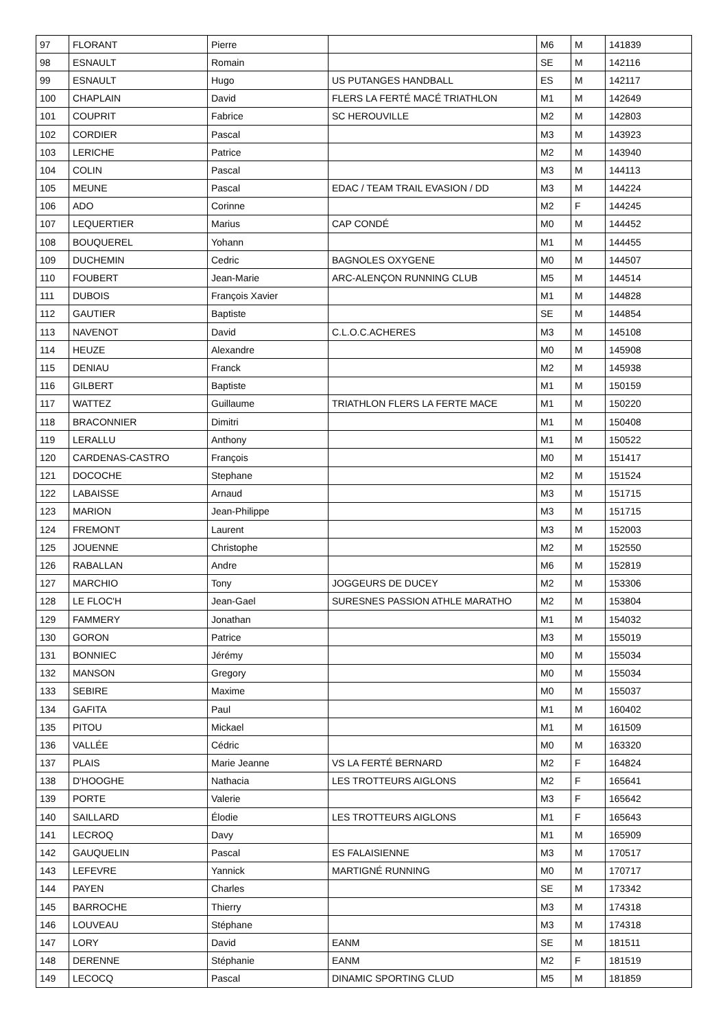| 97 | FLORANT | Pierre | | M6 | M | 141839 |
| 98 | ESNAULT | Romain | | SE | M | 142116 |
| 99 | ESNAULT | Hugo | US PUTANGES HANDBALL | ES | M | 142117 |
| 100 | CHAPLAIN | David | FLERS LA FERTÉ MACÉ TRIATHLON | M1 | M | 142649 |
| 101 | COUPRIT | Fabrice | SC HEROUVILLE | M2 | M | 142803 |
| 102 | CORDIER | Pascal | | M3 | M | 143923 |
| 103 | LERICHE | Patrice | | M2 | M | 143940 |
| 104 | COLIN | Pascal | | M3 | M | 144113 |
| 105 | MEUNE | Pascal | EDAC / TEAM TRAIL EVASION / DD | M3 | M | 144224 |
| 106 | ADO | Corinne | | M2 | F | 144245 |
| 107 | LEQUERTIER | Marius | CAP CONDÉ | M0 | M | 144452 |
| 108 | BOUQUEREL | Yohann | | M1 | M | 144455 |
| 109 | DUCHEMIN | Cedric | BAGNOLES OXYGENE | M0 | M | 144507 |
| 110 | FOUBERT | Jean-Marie | ARC-ALENÇON RUNNING CLUB | M5 | M | 144514 |
| 111 | DUBOIS | François Xavier | | M1 | M | 144828 |
| 112 | GAUTIER | Baptiste | | SE | M | 144854 |
| 113 | NAVENOT | David | C.L.O.C.ACHERES | M3 | M | 145108 |
| 114 | HEUZE | Alexandre | | M0 | M | 145908 |
| 115 | DENIAU | Franck | | M2 | M | 145938 |
| 116 | GILBERT | Baptiste | | M1 | M | 150159 |
| 117 | WATTEZ | Guillaume | TRIATHLON FLERS LA FERTE MACE | M1 | M | 150220 |
| 118 | BRACONNIER | Dimitri | | M1 | M | 150408 |
| 119 | LERALLU | Anthony | | M1 | M | 150522 |
| 120 | CARDENAS-CASTRO | François | | M0 | M | 151417 |
| 121 | DOCOCHE | Stephane | | M2 | M | 151524 |
| 122 | LABAISSE | Arnaud | | M3 | M | 151715 |
| 123 | MARION | Jean-Philippe | | M3 | M | 151715 |
| 124 | FREMONT | Laurent | | M3 | M | 152003 |
| 125 | JOUENNE | Christophe | | M2 | M | 152550 |
| 126 | RABALLAN | Andre | | M6 | M | 152819 |
| 127 | MARCHIO | Tony | JOGGEURS DE DUCEY | M2 | M | 153306 |
| 128 | LE FLOC'H | Jean-Gael | SURESNES PASSION ATHLE MARATHO | M2 | M | 153804 |
| 129 | FAMMERY | Jonathan | | M1 | M | 154032 |
| 130 | GORON | Patrice | | M3 | M | 155019 |
| 131 | BONNIEC | Jérémy | | M0 | M | 155034 |
| 132 | MANSON | Gregory | | M0 | M | 155034 |
| 133 | SEBIRE | Maxime | | M0 | M | 155037 |
| 134 | GAFITA | Paul | | M1 | M | 160402 |
| 135 | PITOU | Mickael | | M1 | M | 161509 |
| 136 | VALLÉE | Cédric | | M0 | M | 163320 |
| 137 | PLAIS | Marie Jeanne | VS LA FERTÉ BERNARD | M2 | F | 164824 |
| 138 | D'HOOGHE | Nathacia | LES TROTTEURS AIGLONS | M2 | F | 165641 |
| 139 | PORTE | Valerie | | M3 | F | 165642 |
| 140 | SAILLARD | Élodie | LES TROTTEURS AIGLONS | M1 | F | 165643 |
| 141 | LECROQ | Davy | | M1 | M | 165909 |
| 142 | GAUQUELIN | Pascal | ES FALAISIENNE | M3 | M | 170517 |
| 143 | LEFEVRE | Yannick | MARTIGNÉ RUNNING | M0 | M | 170717 |
| 144 | PAYEN | Charles | | SE | M | 173342 |
| 145 | BARROCHE | Thierry | | M3 | M | 174318 |
| 146 | LOUVEAU | Stéphane | | M3 | M | 174318 |
| 147 | LORY | David | EANM | SE | M | 181511 |
| 148 | DERENNE | Stéphanie | EANM | M2 | F | 181519 |
| 149 | LECOCQ | Pascal | DINAMIC SPORTING CLUD | M5 | M | 181859 |